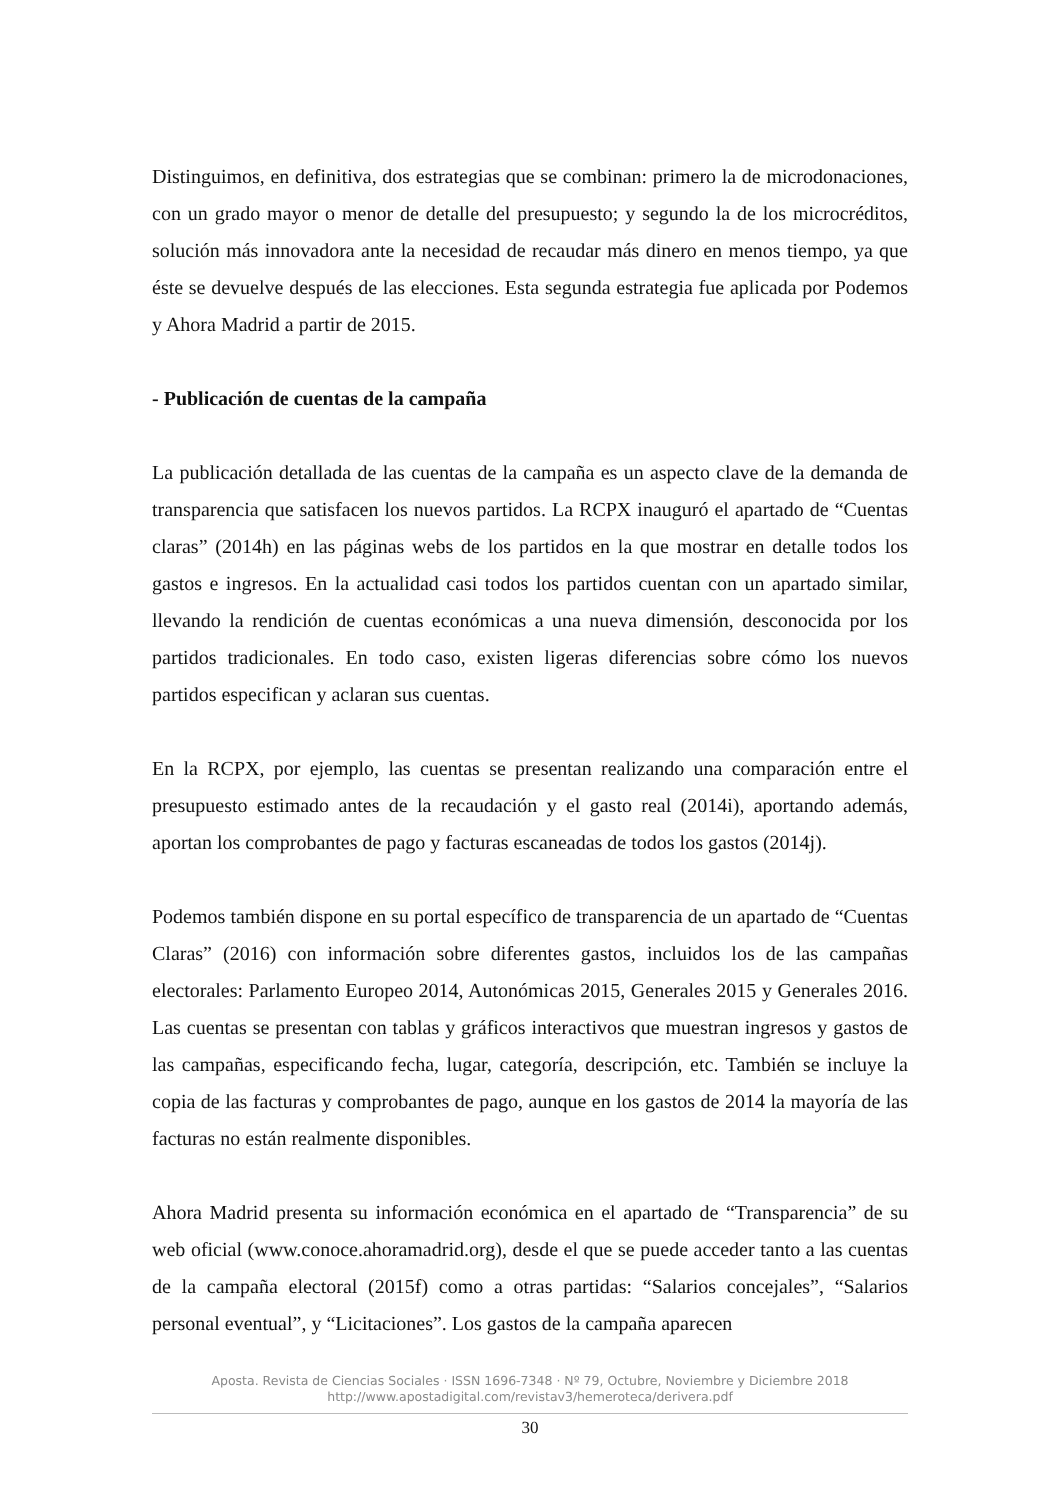Distinguimos, en definitiva, dos estrategias que se combinan: primero la de microdonaciones, con un grado mayor o menor de detalle del presupuesto; y segundo la de los microcréditos, solución más innovadora ante la necesidad de recaudar más dinero en menos tiempo, ya que éste se devuelve después de las elecciones. Esta segunda estrategia fue aplicada por Podemos y Ahora Madrid a partir de 2015.
- Publicación de cuentas de la campaña
La publicación detallada de las cuentas de la campaña es un aspecto clave de la demanda de transparencia que satisfacen los nuevos partidos. La RCPX inauguró el apartado de “Cuentas claras” (2014h) en las páginas webs de los partidos en la que mostrar en detalle todos los gastos e ingresos. En la actualidad casi todos los partidos cuentan con un apartado similar, llevando la rendición de cuentas económicas a una nueva dimensión, desconocida por los partidos tradicionales. En todo caso, existen ligeras diferencias sobre cómo los nuevos partidos especifican y aclaran sus cuentas.
En la RCPX, por ejemplo, las cuentas se presentan realizando una comparación entre el presupuesto estimado antes de la recaudación y el gasto real (2014i), aportando además, aportan los comprobantes de pago y facturas escaneadas de todos los gastos (2014j).
Podemos también dispone en su portal específico de transparencia de un apartado de “Cuentas Claras” (2016) con información sobre diferentes gastos, incluidos los de las campañas electorales: Parlamento Europeo 2014, Autonómicas 2015, Generales 2015 y Generales 2016. Las cuentas se presentan con tablas y gráficos interactivos que muestran ingresos y gastos de las campañas, especificando fecha, lugar, categoría, descripción, etc. También se incluye la copia de las facturas y comprobantes de pago, aunque en los gastos de 2014 la mayoría de las facturas no están realmente disponibles.
Ahora Madrid presenta su información económica en el apartado de “Transparencia” de su web oficial (www.conoce.ahoramadrid.org), desde el que se puede acceder tanto a las cuentas de la campaña electoral (2015f) como a otras partidas: “Salarios concejales”, “Salarios personal eventual”, y “Licitaciones”. Los gastos de la campaña aparecen
Aposta. Revista de Ciencias Sociales · ISSN 1696-7348 · Nº 79, Octubre, Noviembre y Diciembre 2018
http://www.apostadigital.com/revistav3/hemeroteca/derivera.pdf
30